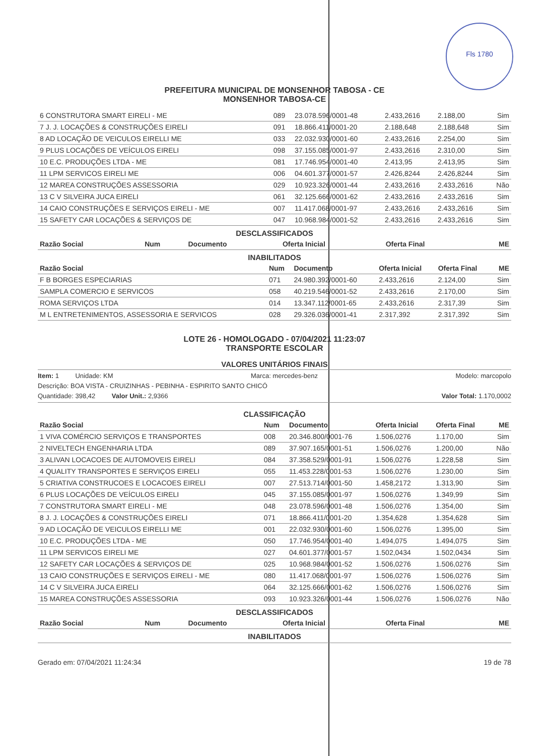Fls 1780
PREFEITURA MUNICIPAL DE MONSENHOR TABOSA - CE
MONSENHOR TABOSA-CE
| 6 CONSTRUTORA SMART EIRELI - ME | 089 | 23.078.596/0001-48 | 2.433,2616 | 2.188,00 | Sim |
| 7 J. J. LOCAÇÕES & CONSTRUÇÕES EIRELI | 091 | 18.866.411/0001-20 | 2.188,648 | 2.188,648 | Sim |
| 8 AD LOCAÇÃO DE VEICULOS EIRELLI ME | 033 | 22.032.930/0001-60 | 2.433,2616 | 2.254,00 | Sim |
| 9 PLUS LOCAÇÕES DE VEÍCULOS EIRELI | 098 | 37.155.085/0001-97 | 2.433,2616 | 2.310,00 | Sim |
| 10 E.C. PRODUÇÕES LTDA - ME | 081 | 17.746.954/0001-40 | 2.413,95 | 2.413,95 | Sim |
| 11 LPM SERVICOS EIRELI ME | 006 | 04.601.377/0001-57 | 2.426,8244 | 2.426,8244 | Sim |
| 12 MAREA CONSTRUÇÕES ASSESSORIA | 029 | 10.923.326/0001-44 | 2.433,2616 | 2.433,2616 | Não |
| 13 C V SILVEIRA JUCA EIRELI | 061 | 32.125.666/0001-62 | 2.433,2616 | 2.433,2616 | Sim |
| 14 CAIO CONSTRUÇÕES E SERVIÇOS EIRELI - ME | 007 | 11.417.068/0001-97 | 2.433,2616 | 2.433,2616 | Sim |
| 15 SAFETY CAR LOCAÇÕES & SERVIÇOS DE | 047 | 10.968.984/0001-52 | 2.433,2616 | 2.433,2616 | Sim |
DESCLASSIFICADOS
| Razão Social | Num | Documento | Oferta Inicial | Oferta Final | ME |
| --- | --- | --- | --- | --- | --- |
INABILITADOS
| Razão Social | Num | Documento | Oferta Inicial | Oferta Final | ME |
| --- | --- | --- | --- | --- | --- |
| F B BORGES ESPECIARIAS | 071 | 24.980.392/0001-60 | 2.433,2616 | 2.124,00 | Sim |
| SAMPLA COMERCIO E SERVICOS | 058 | 40.219.546/0001-52 | 2.433,2616 | 2.170,00 | Sim |
| ROMA SERVIÇOS LTDA | 014 | 13.347.112/0001-65 | 2.433,2616 | 2.317,39 | Sim |
| M L ENTRETENIMENTOS, ASSESSORIA E SERVICOS | 028 | 29.326.036/0001-41 | 2.317,392 | 2.317,392 | Sim |
LOTE 26 - HOMOLOGADO - 07/04/2021 11:23:07
TRANSPORTE ESCOLAR
VALORES UNITÁRIOS FINAIS
Item: 1 Unidade: KM Marca: mercedes-benz Modelo: marcopolo
Descrição: BOA VISTA - CRUIZINHAS - PEBINHA - ESPIRITO SANTO CHICÓ
Quantidade: 398,42 Valor Unit.: 2,9366 Valor Total: 1.170,0002
CLASSIFICAÇÃO
| Razão Social | Num | Documento | Oferta Inicial | Oferta Final | ME |
| --- | --- | --- | --- | --- | --- |
| 1 VIVA COMÉRCIO SERVIÇOS E TRANSPORTES | 008 | 20.346.800/0001-76 | 1.506,0276 | 1.170,00 | Sim |
| 2 NIVELTECH ENGENHARIA LTDA | 089 | 37.907.165/0001-51 | 1.506,0276 | 1.200,00 | Não |
| 3 ALIVAN LOCACOES DE AUTOMOVEIS EIRELI | 084 | 37.358.529/0001-91 | 1.506,0276 | 1.228,58 | Sim |
| 4 QUALITY TRANSPORTES E SERVIÇOS EIRELI | 055 | 11.453.228/0001-53 | 1.506,0276 | 1.230,00 | Sim |
| 5 CRIATIVA CONSTRUCOES E LOCACOES EIRELI | 007 | 27.513.714/0001-50 | 1.458,2172 | 1.313,90 | Sim |
| 6 PLUS LOCAÇÕES DE VEÍCULOS EIRELI | 045 | 37.155.085/0001-97 | 1.506,0276 | 1.349,99 | Sim |
| 7 CONSTRUTORA SMART EIRELI - ME | 048 | 23.078.596/0001-48 | 1.506,0276 | 1.354,00 | Sim |
| 8 J. J. LOCAÇÕES & CONSTRUÇÕES EIRELI | 071 | 18.866.411/0001-20 | 1.354,628 | 1.354,628 | Sim |
| 9 AD LOCAÇÃO DE VEICULOS EIRELLI ME | 001 | 22.032.930/0001-60 | 1.506,0276 | 1.395,00 | Sim |
| 10 E.C. PRODUÇÕES LTDA - ME | 050 | 17.746.954/0001-40 | 1.494,075 | 1.494,075 | Sim |
| 11 LPM SERVICOS EIRELI ME | 027 | 04.601.377/0001-57 | 1.502,0434 | 1.502,0434 | Sim |
| 12 SAFETY CAR LOCAÇÕES & SERVIÇOS DE | 025 | 10.968.984/0001-52 | 1.506,0276 | 1.506,0276 | Sim |
| 13 CAIO CONSTRUÇÕES E SERVIÇOS EIRELI - ME | 080 | 11.417.068/0001-97 | 1.506,0276 | 1.506,0276 | Sim |
| 14 C V SILVEIRA JUCA EIRELI | 064 | 32.125.666/0001-62 | 1.506,0276 | 1.506,0276 | Sim |
| 15 MAREA CONSTRUÇÕES ASSESSORIA | 093 | 10.923.326/0001-44 | 1.506,0276 | 1.506,0276 | Não |
DESCLASSIFICADOS
| Razão Social | Num | Documento | Oferta Inicial | Oferta Final | ME |
| --- | --- | --- | --- | --- | --- |
INABILITADOS
Gerado em: 07/04/2021 11:24:34 19 de 78